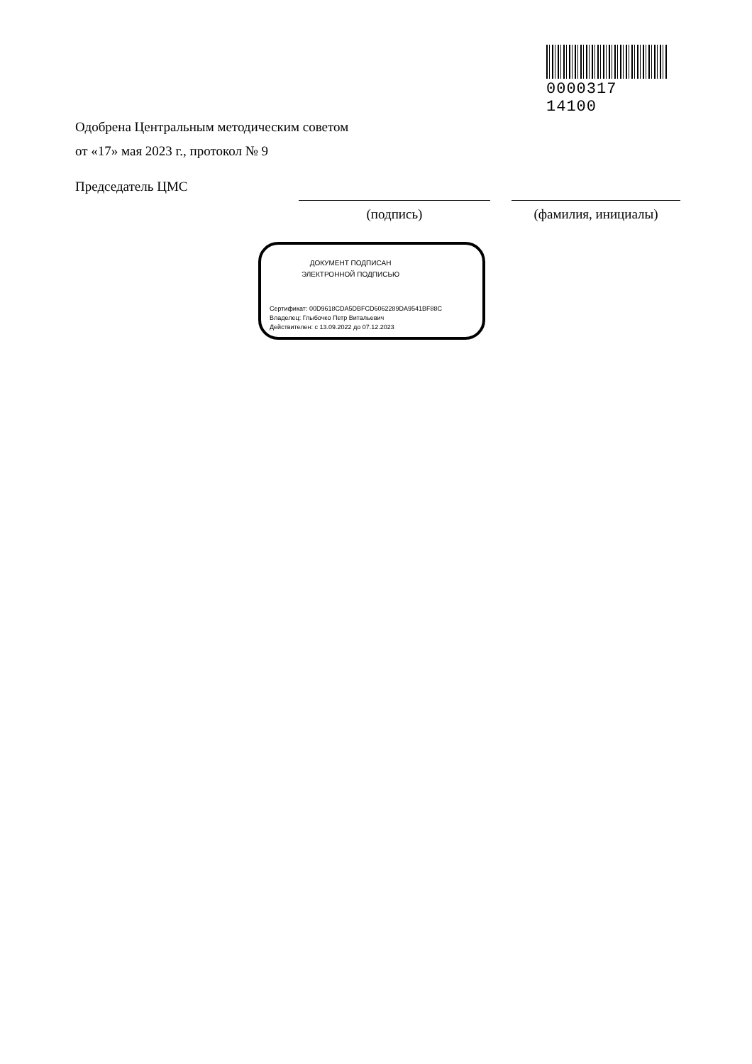0000317 14100
Одобрена Центральным методическим советом
от «17» мая 2023 г., протокол № 9
Председатель ЦМС
(подпись) (фамилия, инициалы)
ДОКУМЕНТ ПОДПИСАН
ЭЛЕКТРОННОЙ ПОДПИСЬЮ
Сертификат: 00D9618CDA5DBFCD6062289DA9541BF88C
Владелец: Глыбочко Петр Витальевич
Действителен: с 13.09.2022 до 07.12.2023